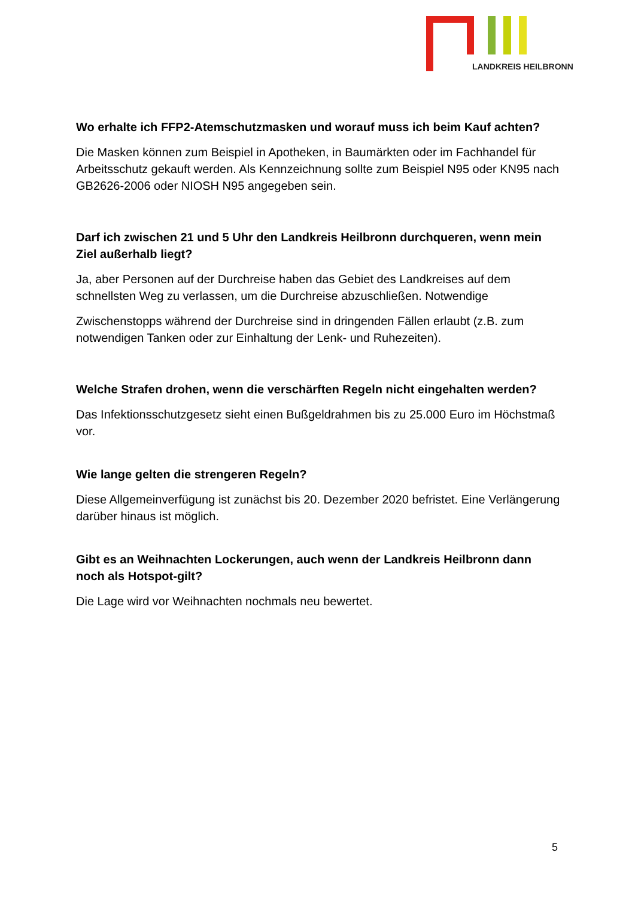LANDKREIS HEILBRONN
Wo erhalte ich FFP2-Atemschutzmasken und worauf muss ich beim Kauf achten?
Die Masken können zum Beispiel in Apotheken, in Baumärkten oder im Fachhandel für Arbeitsschutz gekauft werden. Als Kennzeichnung sollte zum Beispiel N95 oder KN95 nach GB2626-2006 oder NIOSH N95 angegeben sein.
Darf ich zwischen 21 und 5 Uhr den Landkreis Heilbronn durchqueren, wenn mein Ziel außerhalb liegt?
Ja, aber Personen auf der Durchreise haben das Gebiet des Landkreises auf dem schnellsten Weg zu verlassen, um die Durchreise abzuschließen. Notwendige
Zwischenstopps während der Durchreise sind in dringenden Fällen erlaubt (z.B. zum notwendigen Tanken oder zur Einhaltung der Lenk- und Ruhezeiten).
Welche Strafen drohen, wenn die verschärften Regeln nicht eingehalten werden?
Das Infektionsschutzgesetz sieht einen Bußgeldrahmen bis zu 25.000 Euro im Höchstmaß vor.
Wie lange gelten die strengeren Regeln?
Diese Allgemeinverfügung ist zunächst bis 20. Dezember 2020 befristet. Eine Verlängerung darüber hinaus ist möglich.
Gibt es an Weihnachten Lockerungen, auch wenn der Landkreis Heilbronn dann noch als Hotspot-gilt?
Die Lage wird vor Weihnachten nochmals neu bewertet.
5